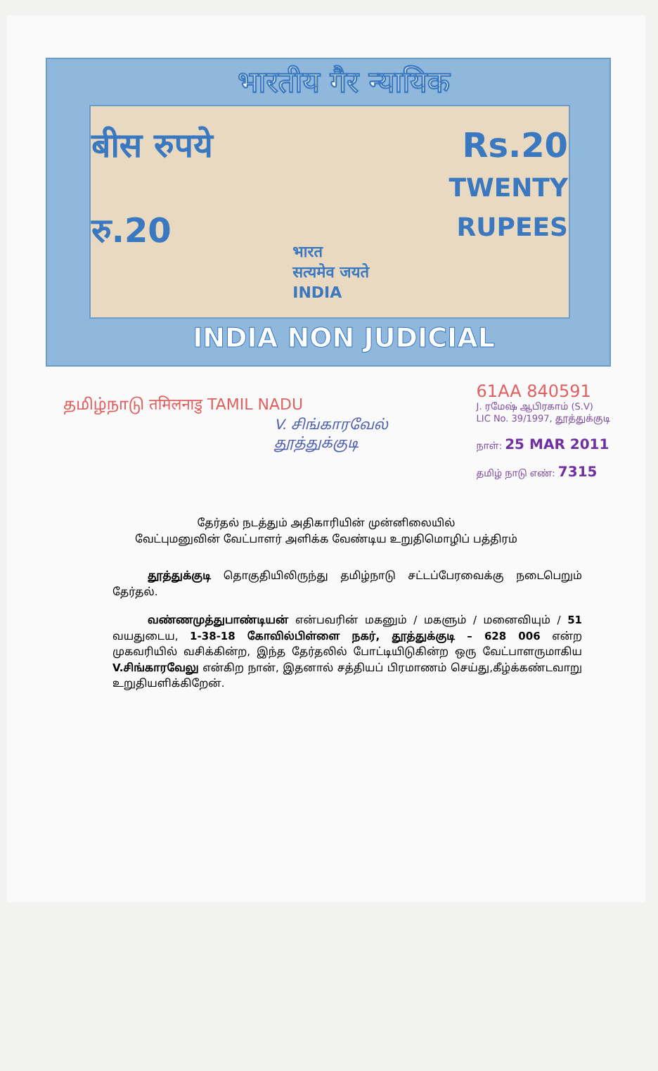भारतीय गैर न्यायिक
बीस रुपये
रु.20
भारत
सत्यमेव जयते
INDIA
Rs.20
TWENTY
RUPEES
INDIA NON JUDICIAL
தமிழ்நாடு तमिलनाडु TAMIL NADU
V. சிங்காரவேல்
தூத்துக்குடி
61AA 840591
J. ரமேஷ் ஆபிரகாம் (S.V)
LIC No. 39/1997, தூத்துக்குடி
நாள்: 25 MAR 2011
தமிழ் நாடு எண்: 7315
தேர்தல் நடத்தும் அதிகாரியின் முன்னிலையில்
வேட்புமனுவின் வேட்பாளர் அளிக்க வேண்டிய உறுதிமொழிப் பத்திரம்
தூத்துக்குடி தொகுதியிலிருந்து தமிழ்நாடு சட்டப்பேரவைக்கு நடைபெறும் தேர்தல்.
வண்ணமுத்துபாண்டியன் என்பவரின் மகனும் / மகளும் / மனைவியும் / 51 வயதுடைய, 1-38-18 கோவில்பிள்ளை நகர், தூத்துக்குடி – 628 006 என்ற முகவரியில் வசிக்கின்ற, இந்த தேர்தலில் போட்டியிடுகின்ற ஒரு வேட்பாளருமாகிய V.சிங்காரவேலு என்கிற நான், இதனால் சத்தியப் பிரமாணம் செய்து,கீழ்க்கண்டவாறு உறுதியளிக்கிறேன்.